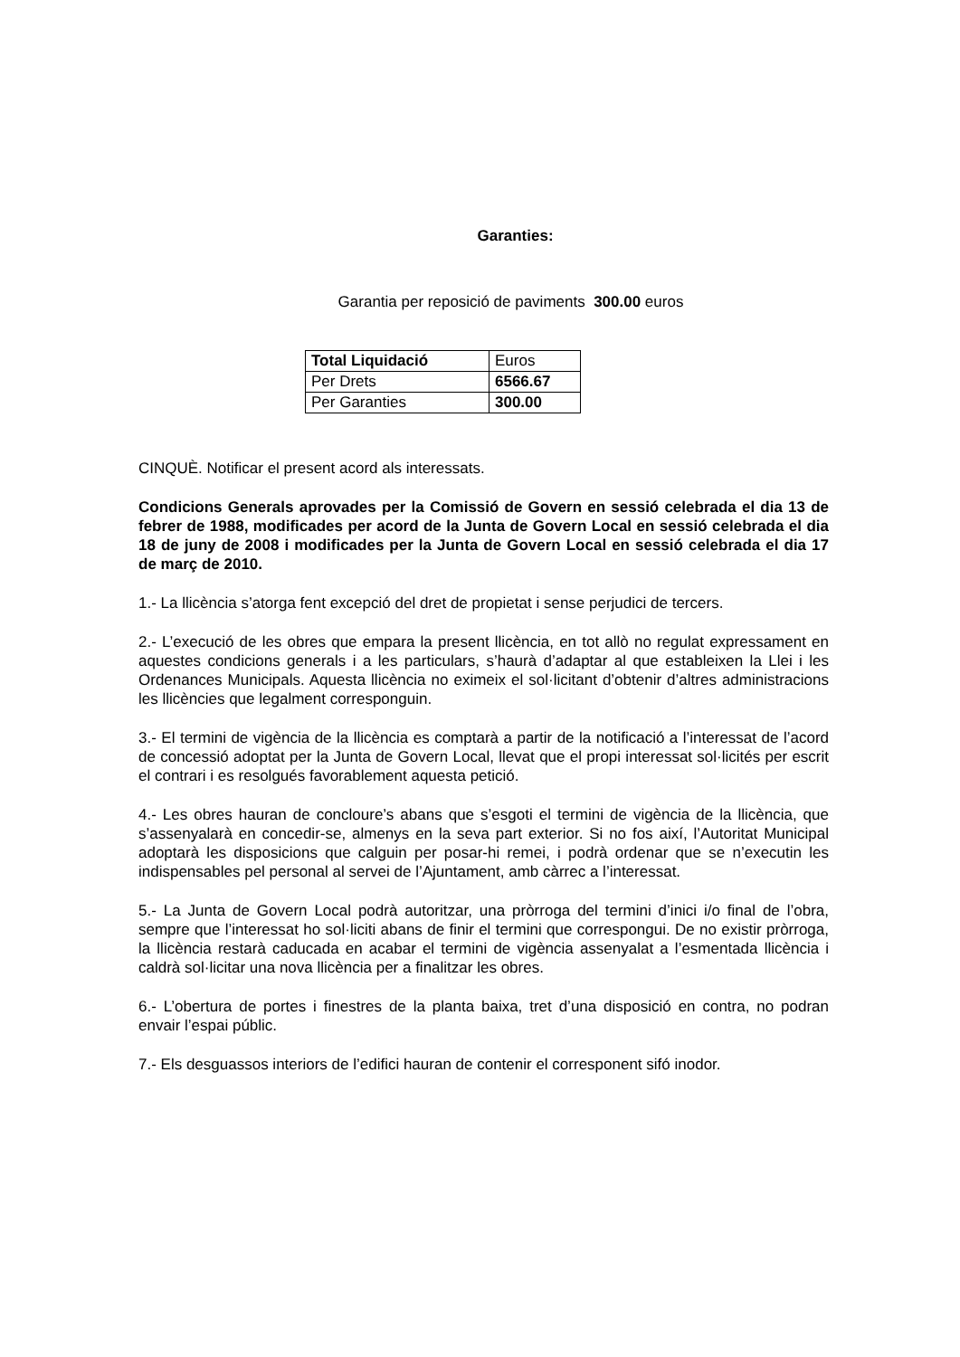Garanties:
Garantia per reposició de paviments 300.00 euros
| Total Liquidació | Euros |
| Per Drets | 6566.67 |
| Per Garanties | 300.00 |
CINQUÈ. Notificar el present acord als interessats.
Condicions Generals aprovades per la Comissió de Govern en sessió celebrada el dia 13 de febrer de 1988, modificades per acord de la Junta de Govern Local en sessió celebrada el dia 18 de juny de 2008 i modificades per la Junta de Govern Local en sessió celebrada el dia 17 de març de 2010.
1.- La llicència s’atorga fent excepció del dret de propietat i sense perjudici de tercers.
2.- L’execució de les obres que empara la present llicència, en tot allò no regulat expressament en aquestes condicions generals i a les particulars, s’haurà d’adaptar al que estableixen la Llei i les Ordenances Municipals. Aquesta llicència no eximeix el sol·licitant d’obtenir d’altres administracions les llicències que legalment corresponguin.
3.- El termini de vigència de la llicència es comptarà a partir de la notificació a l’interessat de l’acord de concessió adoptat per la Junta de Govern Local, llevat que el propi interessat sol·licités per escrit el contrari i es resolgués favorablement aquesta petició.
4.- Les obres hauran de concloure’s abans que s’esgoti el termini de vigència de la llicència, que s’assenyalarà en concedir-se, almenys en la seva part exterior. Si no fos així, l’Autoritat Municipal adoptarà les disposicions que calguin per posar-hi remei, i podrà ordenar que se n’executin les indispensables pel personal al servei de l’Ajuntament, amb càrrec a l’interessat.
5.- La Junta de Govern Local podrà autoritzar, una pròrroga del termini d’inici i/o final de l’obra, sempre que l’interessat ho sol·liciti abans de finir el termini que correspongui. De no existir pròrroga, la llicència restarà caducada en acabar el termini de vigència assenyalat a l’esmentada llicència i caldrà sol·licitar una nova llicència per a finalitzar les obres.
6.- L’obertura de portes i finestres de la planta baixa, tret d’una disposició en contra, no podran envair l’espai públic.
7.- Els desguassos interiors de l’edifici hauran de contenir el corresponent sifó inodor.